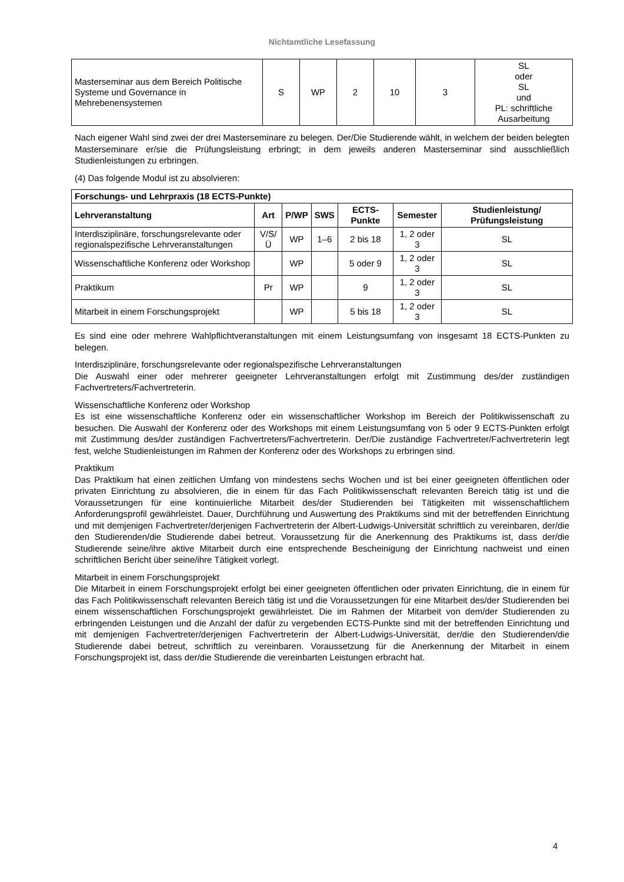Nichtamtliche Lesefassung
| Masterseminar aus dem Bereich Politische Systeme und Governance in Mehrebenensystemen | S | WP | 2 | 10 | 3 | SL oder SL und PL: schriftliche Ausarbeitung |
Nach eigener Wahl sind zwei der drei Masterseminare zu belegen. Der/Die Studierende wählt, in welchem der beiden belegten Masterseminare er/sie die Prüfungsleistung erbringt; in dem jeweils anderen Masterseminar sind ausschließlich Studienleistungen zu erbringen.
(4) Das folgende Modul ist zu absolvieren:
| Forschungs- und Lehrpraxis (18 ECTS-Punkte) | | | | | | |
| --- | --- | --- | --- | --- | --- | --- |
| Lehrveranstaltung | Art | P/WP | SWS | ECTS-Punkte | Semester | Studienleistung/ Prüfungsleistung |
| Interdisziplinäre, forschungsrelevante oder regionalspezifische Lehrveranstaltungen | V/S/Ü | WP | 1–6 | 2 bis 18 | 1, 2 oder 3 | SL |
| Wissenschaftliche Konferenz oder Workshop | | WP | | 5 oder 9 | 1, 2 oder 3 | SL |
| Praktikum | Pr | WP | | 9 | 1, 2 oder 3 | SL |
| Mitarbeit in einem Forschungsprojekt | | WP | | 5 bis 18 | 1, 2 oder 3 | SL |
Es sind eine oder mehrere Wahlpflichtveranstaltungen mit einem Leistungsumfang von insgesamt 18 ECTS-Punkten zu belegen.
Interdisziplinäre, forschungsrelevante oder regionalspezifische Lehrveranstaltungen
Die Auswahl einer oder mehrerer geeigneter Lehrveranstaltungen erfolgt mit Zustimmung des/der zuständigen Fachvertreters/Fachvertreterin.
Wissenschaftliche Konferenz oder Workshop
Es ist eine wissenschaftliche Konferenz oder ein wissenschaftlicher Workshop im Bereich der Politikwissenschaft zu besuchen. Die Auswahl der Konferenz oder des Workshops mit einem Leistungsumfang von 5 oder 9 ECTS-Punkten erfolgt mit Zustimmung des/der zuständigen Fachvertreters/Fachvertreterin. Der/Die zuständige Fachvertreter/Fachvertreterin legt fest, welche Studienleistungen im Rahmen der Konferenz oder des Workshops zu erbringen sind.
Praktikum
Das Praktikum hat einen zeitlichen Umfang von mindestens sechs Wochen und ist bei einer geeigneten öffentlichen oder privaten Einrichtung zu absolvieren, die in einem für das Fach Politikwissenschaft relevanten Bereich tätig ist und die Voraussetzungen für eine kontinuierliche Mitarbeit des/der Studierenden bei Tätigkeiten mit wissenschaftlichem Anforderungsprofil gewährleistet. Dauer, Durchführung und Auswertung des Praktikums sind mit der betreffenden Einrichtung und mit demjenigen Fachvertreter/derjenigen Fachvertreterin der Albert-Ludwigs-Universität schriftlich zu vereinbaren, der/die den Studierenden/die Studierende dabei betreut. Voraussetzung für die Anerkennung des Praktikums ist, dass der/die Studierende seine/ihre aktive Mitarbeit durch eine entsprechende Bescheinigung der Einrichtung nachweist und einen schriftlichen Bericht über seine/ihre Tätigkeit vorlegt.
Mitarbeit in einem Forschungsprojekt
Die Mitarbeit in einem Forschungsprojekt erfolgt bei einer geeigneten öffentlichen oder privaten Einrichtung, die in einem für das Fach Politikwissenschaft relevanten Bereich tätig ist und die Voraussetzungen für eine Mitarbeit des/der Studierenden bei einem wissenschaftlichen Forschungsprojekt gewährleistet. Die im Rahmen der Mitarbeit von dem/der Studierenden zu erbringenden Leistungen und die Anzahl der dafür zu vergebenden ECTS-Punkte sind mit der betreffenden Einrichtung und mit demjenigen Fachvertreter/derjenigen Fachvertreterin der Albert-Ludwigs-Universität, der/die den Studierenden/die Studierende dabei betreut, schriftlich zu vereinbaren. Voraussetzung für die Anerkennung der Mitarbeit in einem Forschungsprojekt ist, dass der/die Studierende die vereinbarten Leistungen erbracht hat.
4